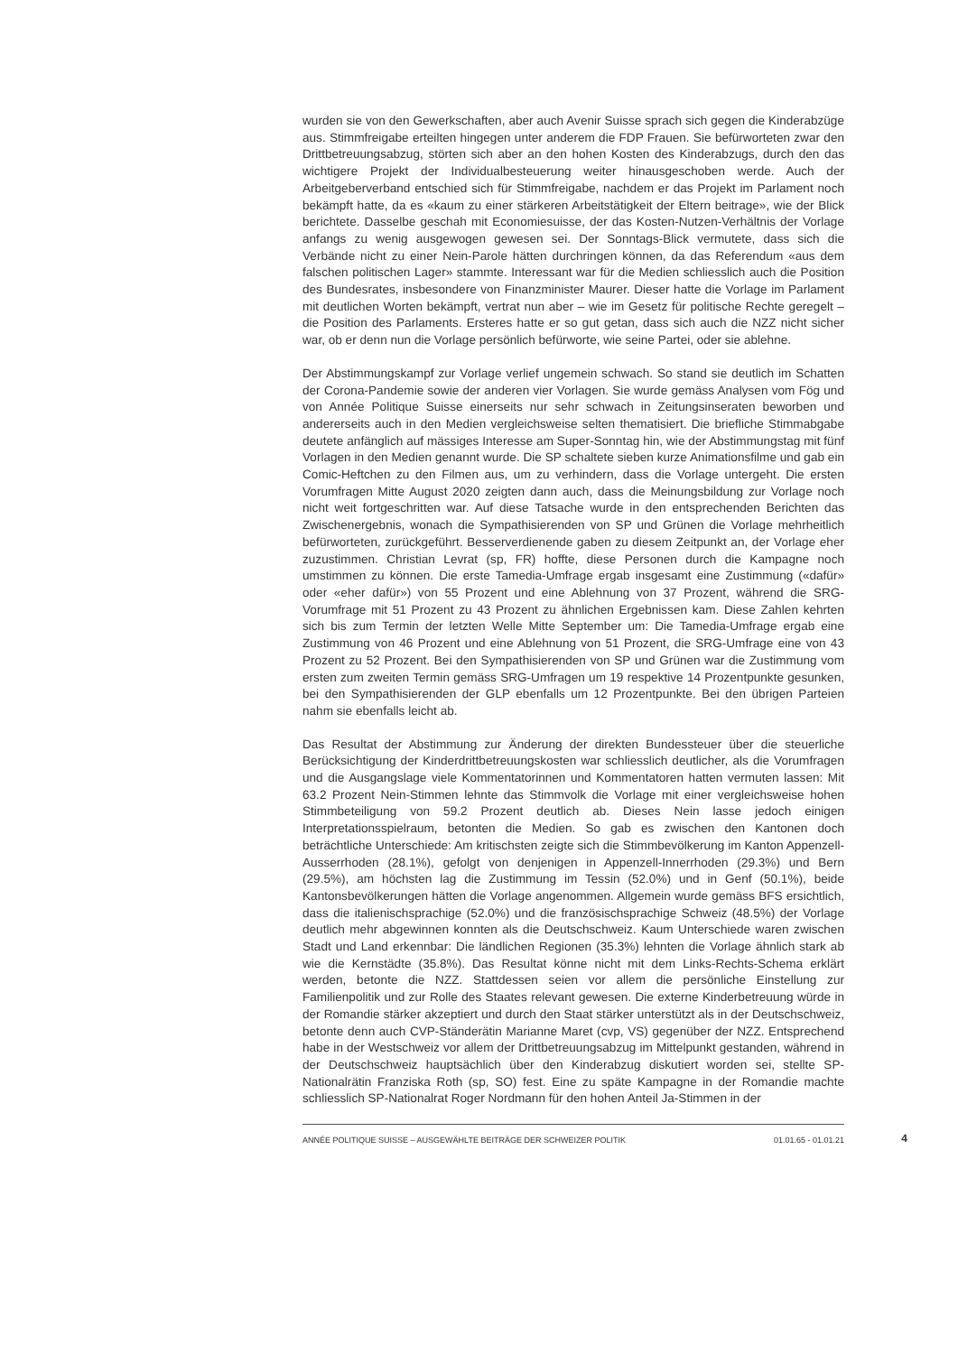wurden sie von den Gewerkschaften, aber auch Avenir Suisse sprach sich gegen die Kinderabzüge aus. Stimmfreigabe erteilten hingegen unter anderem die FDP Frauen. Sie befürworteten zwar den Drittbetreuungsabzug, störten sich aber an den hohen Kosten des Kinderabzugs, durch den das wichtigere Projekt der Individualbesteuerung weiter hinausgeschoben werde. Auch der Arbeitgeberverband entschied sich für Stimmfreigabe, nachdem er das Projekt im Parlament noch bekämpft hatte, da es «kaum zu einer stärkeren Arbeitstätigkeit der Eltern beitrage», wie der Blick berichtete. Dasselbe geschah mit Economiesuisse, der das Kosten-Nutzen-Verhältnis der Vorlage anfangs zu wenig ausgewogen gewesen sei. Der Sonntags-Blick vermutete, dass sich die Verbände nicht zu einer Nein-Parole hätten durchringen können, da das Referendum «aus dem falschen politischen Lager» stammte. Interessant war für die Medien schliesslich auch die Position des Bundesrates, insbesondere von Finanzminister Maurer. Dieser hatte die Vorlage im Parlament mit deutlichen Worten bekämpft, vertrat nun aber – wie im Gesetz für politische Rechte geregelt – die Position des Parlaments. Ersteres hatte er so gut getan, dass sich auch die NZZ nicht sicher war, ob er denn nun die Vorlage persönlich befürworte, wie seine Partei, oder sie ablehne.
Der Abstimmungskampf zur Vorlage verlief ungemein schwach. So stand sie deutlich im Schatten der Corona-Pandemie sowie der anderen vier Vorlagen. Sie wurde gemäss Analysen vom Fög und von Année Politique Suisse einerseits nur sehr schwach in Zeitungsinseraten beworben und andererseits auch in den Medien vergleichsweise selten thematisiert. Die briefliche Stimmabgabe deutete anfänglich auf mässiges Interesse am Super-Sonntag hin, wie der Abstimmungstag mit fünf Vorlagen in den Medien genannt wurde. Die SP schaltete sieben kurze Animationsfilme und gab ein Comic-Heftchen zu den Filmen aus, um zu verhindern, dass die Vorlage untergeht. Die ersten Vorumfragen Mitte August 2020 zeigten dann auch, dass die Meinungsbildung zur Vorlage noch nicht weit fortgeschritten war. Auf diese Tatsache wurde in den entsprechenden Berichten das Zwischenergebnis, wonach die Sympathisierenden von SP und Grünen die Vorlage mehrheitlich befürworteten, zurückgeführt. Besserverdienende gaben zu diesem Zeitpunkt an, der Vorlage eher zuzustimmen. Christian Levrat (sp, FR) hoffte, diese Personen durch die Kampagne noch umstimmen zu können. Die erste Tamedia-Umfrage ergab insgesamt eine Zustimmung («dafür» oder «eher dafür») von 55 Prozent und eine Ablehnung von 37 Prozent, während die SRG-Vorumfrage mit 51 Prozent zu 43 Prozent zu ähnlichen Ergebnissen kam. Diese Zahlen kehrten sich bis zum Termin der letzten Welle Mitte September um: Die Tamedia-Umfrage ergab eine Zustimmung von 46 Prozent und eine Ablehnung von 51 Prozent, die SRG-Umfrage eine von 43 Prozent zu 52 Prozent. Bei den Sympathisierenden von SP und Grünen war die Zustimmung vom ersten zum zweiten Termin gemäss SRG-Umfragen um 19 respektive 14 Prozentpunkte gesunken, bei den Sympathisierenden der GLP ebenfalls um 12 Prozentpunkte. Bei den übrigen Parteien nahm sie ebenfalls leicht ab.
Das Resultat der Abstimmung zur Änderung der direkten Bundessteuer über die steuerliche Berücksichtigung der Kinderdrittbetreuungskosten war schliesslich deutlicher, als die Vorumfragen und die Ausgangslage viele Kommentatorinnen und Kommentatoren hatten vermuten lassen: Mit 63.2 Prozent Nein-Stimmen lehnte das Stimmvolk die Vorlage mit einer vergleichsweise hohen Stimmbeteiligung von 59.2 Prozent deutlich ab. Dieses Nein lasse jedoch einigen Interpretationsspielraum, betonten die Medien. So gab es zwischen den Kantonen doch beträchtliche Unterschiede: Am kritischsten zeigte sich die Stimmbevölkerung im Kanton Appenzell-Ausserrhoden (28.1%), gefolgt von denjenigen in Appenzell-Innerrhoden (29.3%) und Bern (29.5%), am höchsten lag die Zustimmung im Tessin (52.0%) und in Genf (50.1%), beide Kantonsbevölkerungen hätten die Vorlage angenommen. Allgemein wurde gemäss BFS ersichtlich, dass die italienischsprachige (52.0%) und die französischsprachige Schweiz (48.5%) der Vorlage deutlich mehr abgewinnen konnten als die Deutschschweiz. Kaum Unterschiede waren zwischen Stadt und Land erkennbar: Die ländlichen Regionen (35.3%) lehnten die Vorlage ähnlich stark ab wie die Kernstädte (35.8%). Das Resultat könne nicht mit dem Links-Rechts-Schema erklärt werden, betonte die NZZ. Stattdessen seien vor allem die persönliche Einstellung zur Familienpolitik und zur Rolle des Staates relevant gewesen. Die externe Kinderbetreuung würde in der Romandie stärker akzeptiert und durch den Staat stärker unterstützt als in der Deutschschweiz, betonte denn auch CVP-Ständerätin Marianne Maret (cvp, VS) gegenüber der NZZ. Entsprechend habe in der Westschweiz vor allem der Drittbetreuungsabzug im Mittelpunkt gestanden, während in der Deutschschweiz hauptsächlich über den Kinderabzug diskutiert worden sei, stellte SP-Nationalrätin Franziska Roth (sp, SO) fest. Eine zu späte Kampagne in der Romandie machte schliesslich SP-Nationalrat Roger Nordmann für den hohen Anteil Ja-Stimmen in der
ANNÉE POLITIQUE SUISSE – AUSGEWÄHLTE BEITRÄGE DER SCHWEIZER POLITIK 01.01.65 - 01.01.21
4